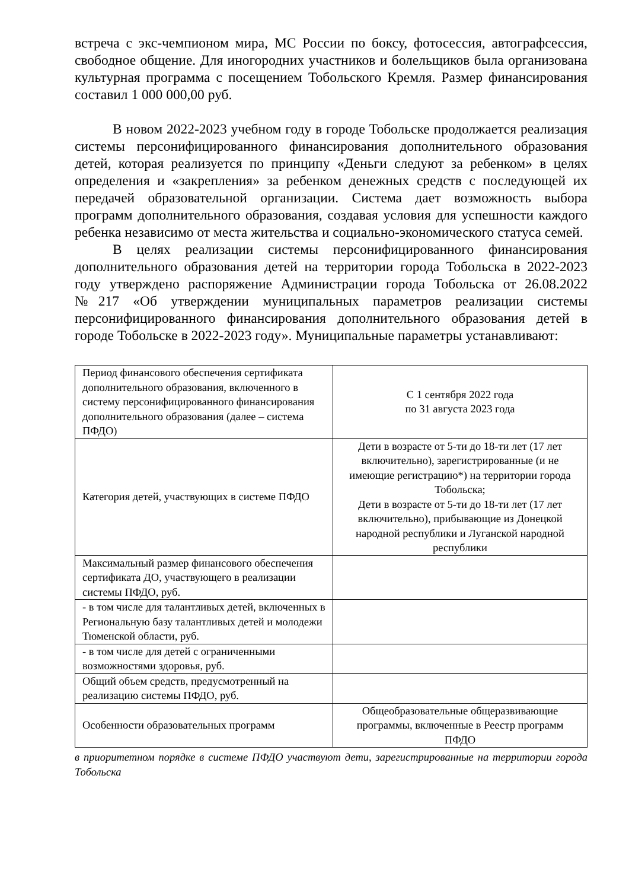встреча с экс-чемпионом мира, МС России по боксу, фотосессия, автографсессия, свободное общение. Для иногородних участников и болельщиков была организована культурная программа с посещением Тобольского Кремля. Размер финансирования составил 1 000 000,00 руб.
В новом 2022-2023 учебном году в городе Тобольске продолжается реализация системы персонифицированного финансирования дополнительного образования детей, которая реализуется по принципу «Деньги следуют за ребенком» в целях определения и «закрепления» за ребенком денежных средств с последующей их передачей образовательной организации. Система дает возможность выбора программ дополнительного образования, создавая условия для успешности каждого ребенка независимо от места жительства и социально-экономического статуса семей.
В целях реализации системы персонифицированного финансирования дополнительного образования детей на территории города Тобольска в 2022-2023 году утверждено распоряжение Администрации города Тобольска от 26.08.2022 №217 «Об утверждении муниципальных параметров реализации системы персонифицированного финансирования дополнительного образования детей в городе Тобольске в 2022-2023 году». Муниципальные параметры устанавливают:
| Период финансового обеспечения сертификата дополнительного образования, включенного в систему персонифицированного финансирования дополнительного образования (далее – система ПФДО) | С 1 сентября 2022 года по 31 августа 2023 года |
| Категория детей, участвующих в системе ПФДО | Дети в возрасте от 5-ти до 18-ти лет (17 лет включительно), зарегистрированные (и не имеющие регистрацию*) на территории города Тобольска; Дети в возрасте от 5-ти до 18-ти лет (17 лет включительно), прибывающие из Донецкой народной республики и Луганской народной республики |
| Максимальный размер финансового обеспечения сертификата ДО, участвующего в реализации системы ПФДО, руб. | |
| - в том числе для талантливых детей, включенных в Региональную базу талантливых детей и молодежи Тюменской области, руб. | |
| - в том числе для детей с ограниченными возможностями здоровья, руб. | |
| Общий объем средств, предусмотренный на реализацию системы ПФДО, руб. | |
| Особенности образовательных программ | Общеобразовательные общеразвивающие программы, включенные в Реестр программ ПФДО |
в приоритетном порядке в системе ПФДО участвуют дети, зарегистрированные на территории города Тобольска